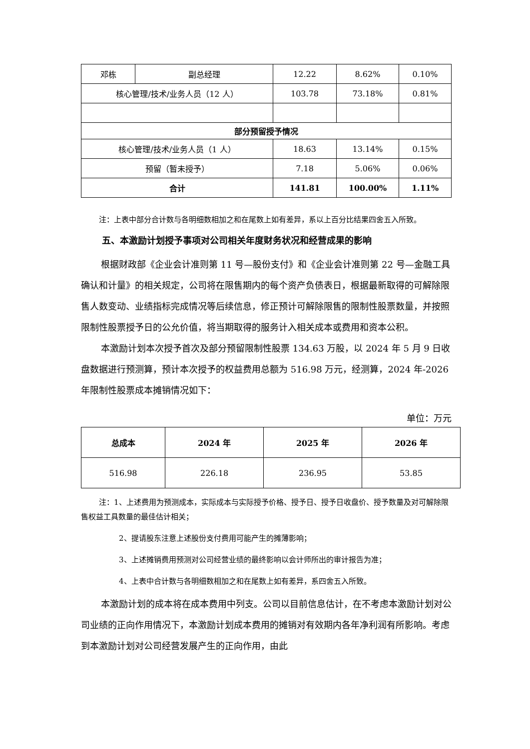| 邓栋 | 副总经理 | 12.22 | 8.62% | 0.10% |
| 核心管理/技术/业务人员（12 人） | | 103.78 | 73.18% | 0.81% |
| 部分预留授予情况 | | | | |
| 核心管理/技术/业务人员（1 人） | | 18.63 | 13.14% | 0.15% |
| 预留（暂未授予） | | 7.18 | 5.06% | 0.06% |
| 合计 | | 141.81 | 100.00% | 1.11% |
注：上表中部分合计数与各明细数相加之和在尾数上如有差异，系以上百分比结果四舍五入所致。
五、本激励计划授予事项对公司相关年度财务状况和经营成果的影响
根据财政部《企业会计准则第 11 号—股份支付》和《企业会计准则第 22 号—金融工具确认和计量》的相关规定，公司将在限售期内的每个资产负债表日，根据最新取得的可解除限售人数变动、业绩指标完成情况等后续信息，修正预计可解除限售的限制性股票数量，并按照限制性股票授予日的公允价值，将当期取得的服务计入相关成本或费用和资本公积。
本激励计划本次授予首次及部分预留限制性股票 134.63 万股，以 2024 年 5 月 9 日收盘数据进行预测算，预计本次授予的权益费用总额为 516.98 万元，经测算，2024 年-2026 年限制性股票成本摊销情况如下：
单位：万元
| 总成本 | 2024 年 | 2025 年 | 2026 年 |
| 516.98 | 226.18 | 236.95 | 53.85 |
注：1、上述费用为预测成本，实际成本与实际授予价格、授予日、授予日收盘价、授予数量及对可解除限售权益工具数量的最佳估计相关；
2、提请股东注意上述股份支付费用可能产生的摊薄影响；
3、上述摊销费用预测对公司经营业绩的最终影响以会计师所出的审计报告为准；
4、上表中合计数与各明细数相加之和在尾数上如有差异，系四舍五入所致。
本激励计划的成本将在成本费用中列支。公司以目前信息估计，在不考虑本激励计划对公司业绩的正向作用情况下，本激励计划成本费用的摊销对有效期内各年净利润有所影响。考虑到本激励计划对公司经营发展产生的正向作用，由此